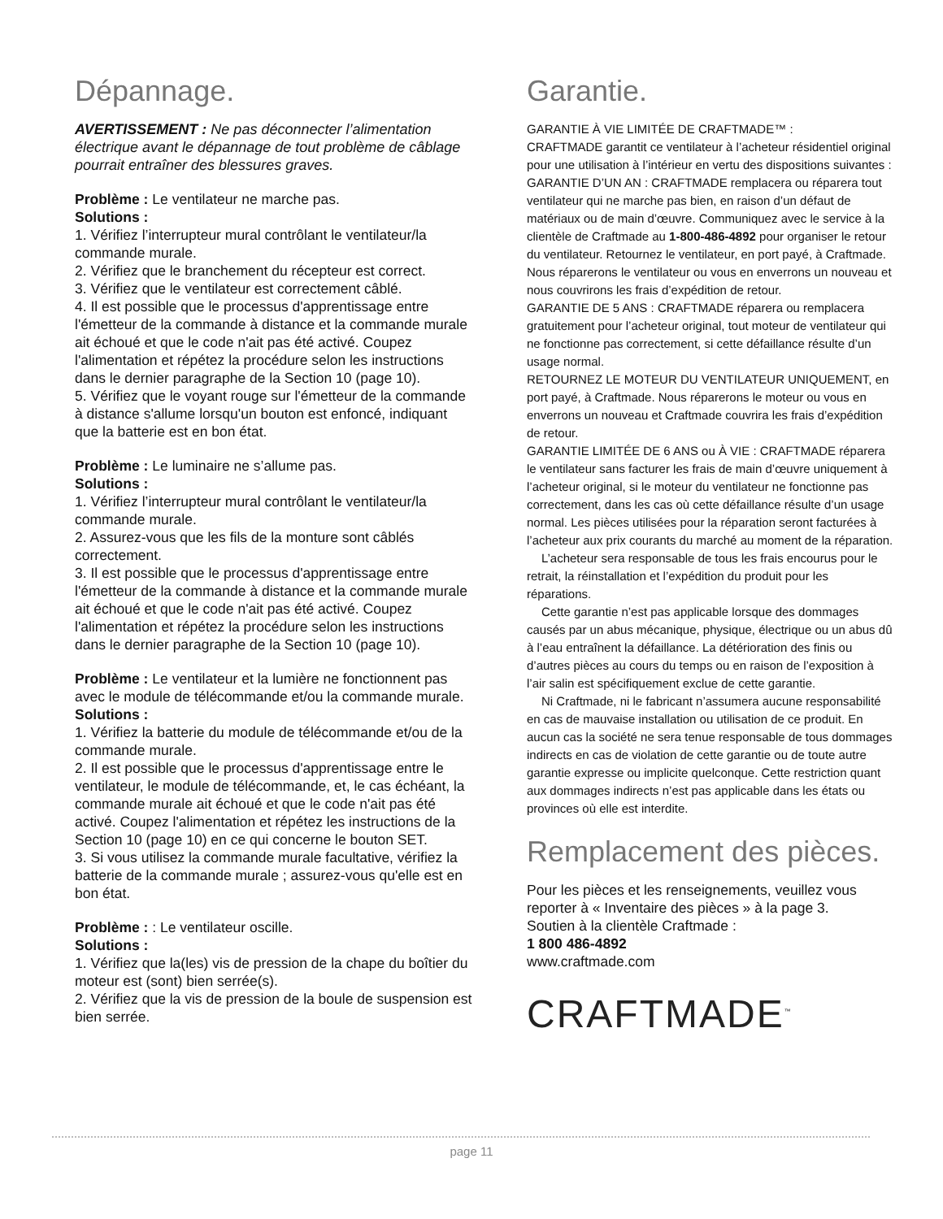Dépannage.
AVERTISSEMENT : Ne pas déconnecter l’alimentation électrique avant le dépannage de tout problème de câblage pourrait entraîner des blessures graves.
Problème : Le ventilateur ne marche pas.
Solutions :
1. Vérifiez l’interrupteur mural contrôlant le ventilateur/la commande murale.
2. Vérifiez que le branchement du récepteur est correct.
3. Vérifiez que le ventilateur est correctement câblé.
4. Il est possible que le processus d'apprentissage entre l'émetteur de la commande à distance et la commande murale ait échoué et que le code n'ait pas été activé. Coupez l'alimentation et répétez la procédure selon les instructions dans le dernier paragraphe de la Section 10 (page 10).
5. Vérifiez que le voyant rouge sur l'émetteur de la commande à distance s'allume lorsqu'un bouton est enfoncé, indiquant que la batterie est en bon état.
Problème : Le luminaire ne s’allume pas.
Solutions :
1. Vérifiez l’interrupteur mural contrôlant le ventilateur/la commande murale.
2. Assurez-vous que les fils de la monture sont câblés correctement.
3. Il est possible que le processus d'apprentissage entre l'émetteur de la commande à distance et la commande murale ait échoué et que le code n'ait pas été activé. Coupez l'alimentation et répétez la procédure selon les instructions dans le dernier paragraphe de la Section 10 (page 10).
Problème : Le ventilateur et la lumière ne fonctionnent pas avec le module de télécommande et/ou la commande murale.
Solutions :
1. Vérifiez la batterie du module de télécommande et/ou de la commande murale.
2. Il est possible que le processus d'apprentissage entre le ventilateur, le module de télécommande, et, le cas échéant, la commande murale ait échoué et que le code n'ait pas été activé. Coupez l'alimentation et répétez les instructions de la Section 10 (page 10) en ce qui concerne le bouton SET.
3. Si vous utilisez la commande murale facultative, vérifiez la batterie de la commande murale ; assurez-vous qu'elle est en bon état.
Problème : : Le ventilateur oscille.
Solutions :
1. Vérifiez que la(les) vis de pression de la chape du boîtier du moteur est (sont) bien serrée(s).
2. Vérifiez que la vis de pression de la boule de suspension est bien serrée.
Garantie.
GARANTIE À VIE LIMITÉE DE CRAFTMADE™ :
CRAFTMADE garantit ce ventilateur à l’acheteur résidentiel original pour une utilisation à l’intérieur en vertu des dispositions suivantes :
GARANTIE D’UN AN : CRAFTMADE remplacera ou réparera tout ventilateur qui ne marche pas bien, en raison d’un défaut de matériaux ou de main d’œuvre. Communiquez avec le service à la clientèle de Craftmade au 1-800-486-4892 pour organiser le retour du ventilateur. Retournez le ventilateur, en port payé, à Craftmade. Nous réparerons le ventilateur ou vous en enverrons un nouveau et nous couvrirons les frais d’expédition de retour.
GARANTIE DE 5 ANS : CRAFTMADE réparera ou remplacera gratuitement pour l’acheteur original, tout moteur de ventilateur qui ne fonctionne pas correctement, si cette défaillance résulte d’un usage normal.
RETOURNEZ LE MOTEUR DU VENTILATEUR UNIQUEMENT, en port payé, à Craftmade. Nous réparerons le moteur ou vous en enverrons un nouveau et Craftmade couvrira les frais d’expédition de retour.
GARANTIE LIMITÉE DE 6 ANS ou À VIE : CRAFTMADE réparera le ventilateur sans facturer les frais de main d’œuvre uniquement à l’acheteur original, si le moteur du ventilateur ne fonctionne pas correctement, dans les cas où cette défaillance résulte d’un usage normal. Les pièces utilisées pour la réparation seront facturées à l’acheteur aux prix courants du marché au moment de la réparation.
L’acheteur sera responsable de tous les frais encourus pour le retrait, la réinstallation et l’expédition du produit pour les réparations.
Cette garantie n’est pas applicable lorsque des dommages causés par un abus mécanique, physique, électrique ou un abus dû à l’eau entraînent la défaillance. La détérioration des finis ou d’autres pièces au cours du temps ou en raison de l’exposition à l’air salin est spécifiquement exclue de cette garantie.
Ni Craftmade, ni le fabricant n’assumera aucune responsabilité en cas de mauvaise installation ou utilisation de ce produit. En aucun cas la société ne sera tenue responsable de tous dommages indirects en cas de violation de cette garantie ou de toute autre garantie expresse ou implicite quelconque. Cette restriction quant aux dommages indirects n’est pas applicable dans les états ou provinces où elle est interdite.
Remplacement des pièces.
Pour les pièces et les renseignements, veuillez vous reporter à « Inventaire des pièces » à la page 3.
Soutien à la clientèle Craftmade :
1 800 486-4892
www.craftmade.com
CRAFTMADE<sup>™</sup>
page 11